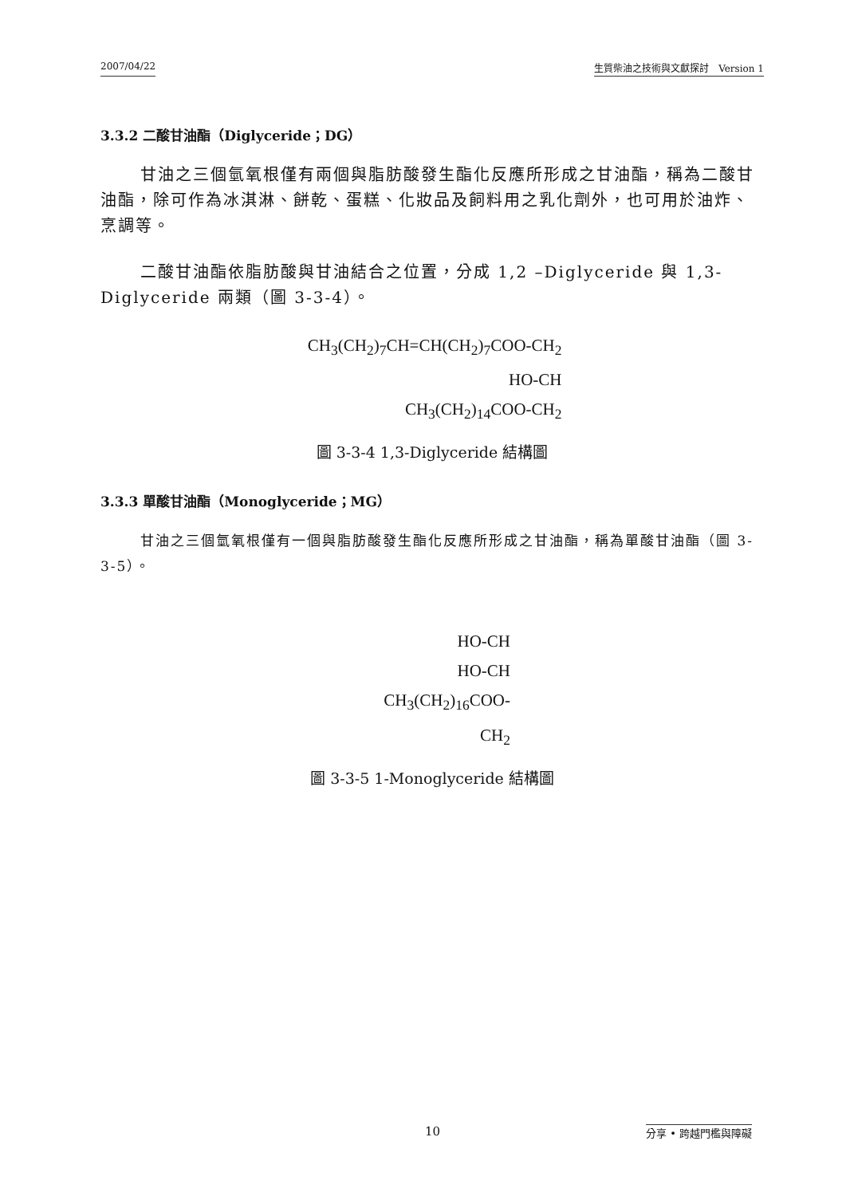2007/04/22 生質柴油之技術與文獻探討　Version 1
3.3.2 二酸甘油酯（Diglyceride；DG）
甘油之三個氫氧根僅有兩個與脂肪酸發生酯化反應所形成之甘油酯，稱為二酸甘油酯，除可作為冰淇淋、餅乾、蛋糕、化妝品及飼料用之乳化劑外，也可用於油炸、烹調等。
二酸甘油酯依脂肪酸與甘油結合之位置，分成 1,2 –Diglyceride 與 1,3-Diglyceride 兩類（圖 3-3-4）。
CH<sub>3</sub>(CH<sub>2</sub>)<sub>7</sub>CH=CH(CH<sub>2</sub>)<sub>7</sub>COO-CH<sub>2</sub>
HO-CH
CH<sub>3</sub>(CH<sub>2</sub>)<sub>14</sub>COO-CH<sub>2</sub>
圖 3-3-4 1,3-Diglyceride 結構圖
3.3.3 單酸甘油酯（Monoglyceride；MG）
甘油之三個氫氧根僅有一個與脂肪酸發生酯化反應所形成之甘油酯，稱為單酸甘油酯（圖 3-3-5）。
HO-CH
HO-CH
CH<sub>3</sub>(CH<sub>2</sub>)<sub>16</sub>COO-CH<sub>2</sub>
圖 3-3-5 1-Monoglyceride 結構圖
10 分享 • 跨越門檻與障礙